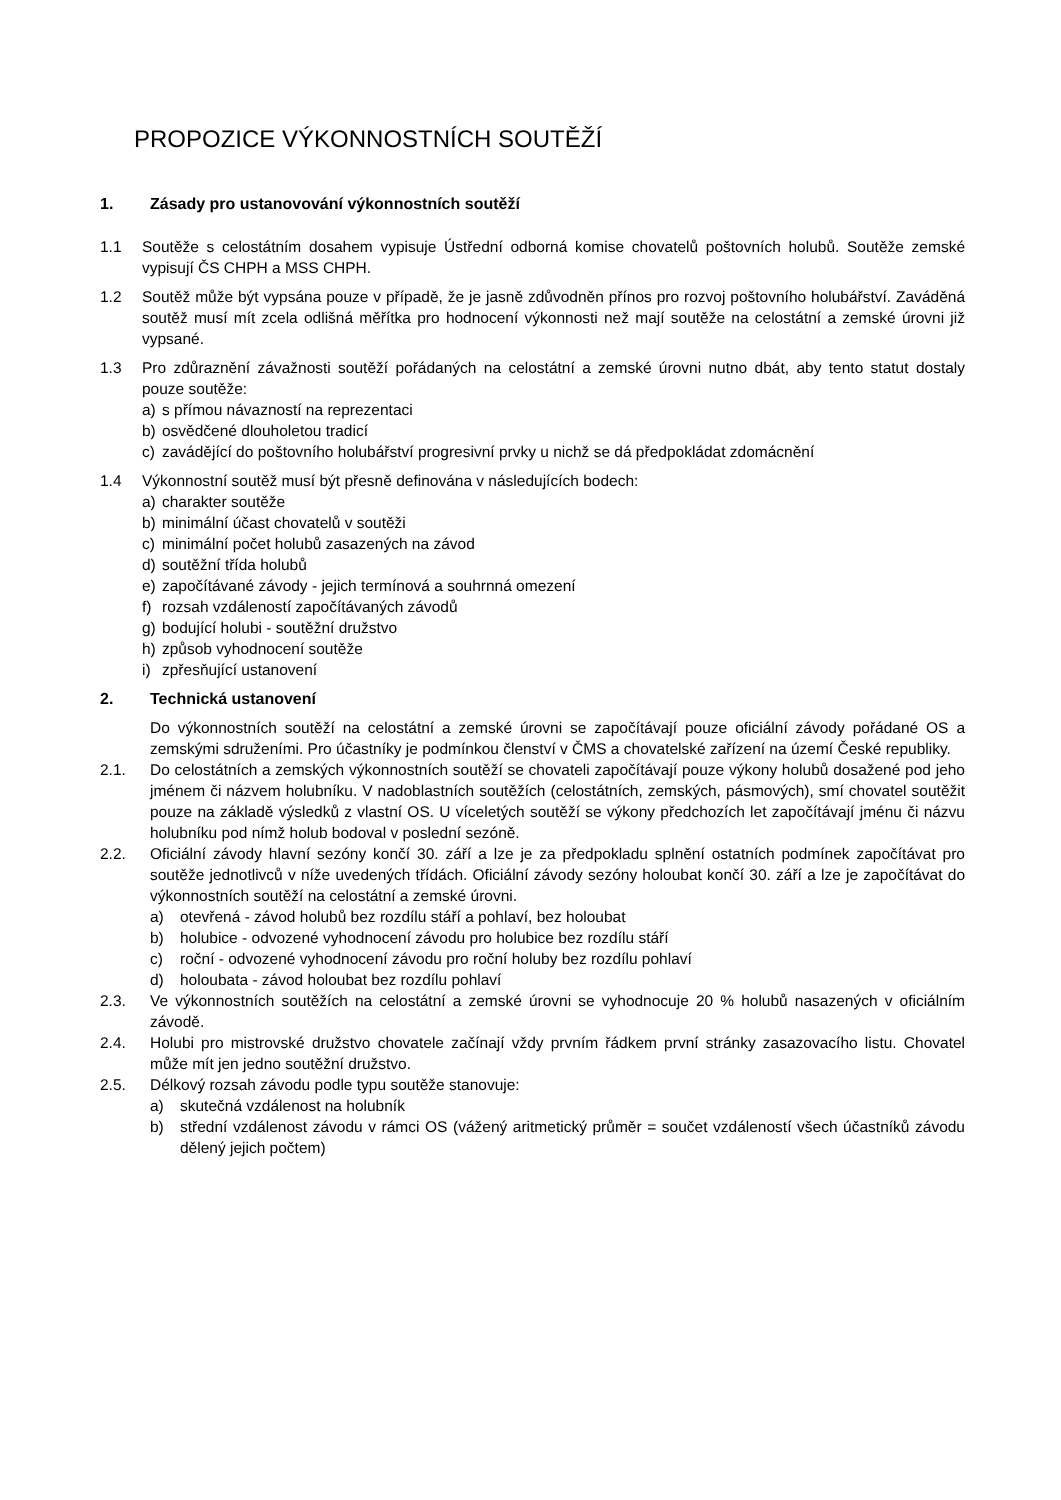PROPOZICE VÝKONNOSTNÍCH SOUTĚŽÍ
1. Zásady pro ustanovování výkonnostních soutěží
1.1 Soutěže s celostátním dosahem vypisuje Ústřední odborná komise chovatelů poštovních holubů. Soutěže zemské vypisují ČS CHPH a MSS CHPH.
1.2 Soutěž může být vypsána pouze v případě, že je jasně zdůvodněn přínos pro rozvoj poštovního holubářství. Zaváděná soutěž musí mít zcela odlišná měřítka pro hodnocení výkonnosti než mají soutěže na celostátní a zemské úrovni již vypsané.
1.3 Pro zdůraznění závažnosti soutěží pořádaných na celostátní a zemské úrovni nutno dbát, aby tento statut dostaly pouze soutěže:
a) s přímou návazností na reprezentaci
b) osvědčené dlouholetou tradicí
c) zavádějící do poštovního holubářství progresivní prvky u nichž se dá předpokládat zdomácnění
1.4 Výkonnostní soutěž musí být přesně definována v následujících bodech:
a) charakter soutěže
b) minimální účast chovatelů v soutěži
c) minimální počet holubů zasazených na závod
d) soutěžní třída holubů
e) započítávané závody - jejich termínová a souhrnná omezení
f) rozsah vzdáleností započítávaných závodů
g) bodující holubi - soutěžní družstvo
h) způsob vyhodnocení soutěže
i) zpřesňující ustanovení
2. Technická ustanovení
Do výkonnostních soutěží na celostátní a zemské úrovni se započítávají pouze oficiální závody pořádané OS a zemskými sdruženími. Pro účastníky je podmínkou členství v ČMS a chovatelské zařízení na území České republiky.
2.1. Do celostátních a zemských výkonnostních soutěží se chovateli započítávají pouze výkony holubů dosažené pod jeho jménem či názvem holubníku. V nadoblastních soutěžích (celostátních, zemských, pásmových), smí chovatel soutěžit pouze na základě výsledků z vlastní OS. U víceletých soutěží se výkony předchozích let započítávají jménu či názvu holubníku pod nímž holub bodoval v poslední sezóně.
2.2. Oficiální závody hlavní sezóny končí 30. září a lze je za předpokladu splnění ostatních podmínek započítávat pro soutěže jednotlivců v níže uvedených třídách. Oficiální závody sezóny holoubat končí 30. září a lze je započítávat do výkonnostních soutěží na celostátní a zemské úrovni.
a) otevřená - závod holubů bez rozdílu stáří a pohlaví, bez holoubat
b) holubice - odvozené vyhodnocení závodu pro holubice bez rozdílu stáří
c) roční - odvozené vyhodnocení závodu pro roční holuby bez rozdílu pohlaví
d) holoubata - závod holoubat bez rozdílu pohlaví
2.3. Ve výkonnostních soutěžích na celostátní a zemské úrovni se vyhodnocuje 20 % holubů nasazených v oficiálním závodě.
2.4. Holubi pro mistrovské družstvo chovatele začínají vždy prvním řádkem první stránky zasazovacího listu. Chovatel může mít jen jedno soutěžní družstvo.
2.5. Délkový rozsah závodu podle typu soutěže stanovuje:
a) skutečná vzdálenost na holubník
b) střední vzdálenost závodu v rámci OS (vážený aritmetický průměr = součet vzdáleností všech účastníků závodu dělený jejich počtem)